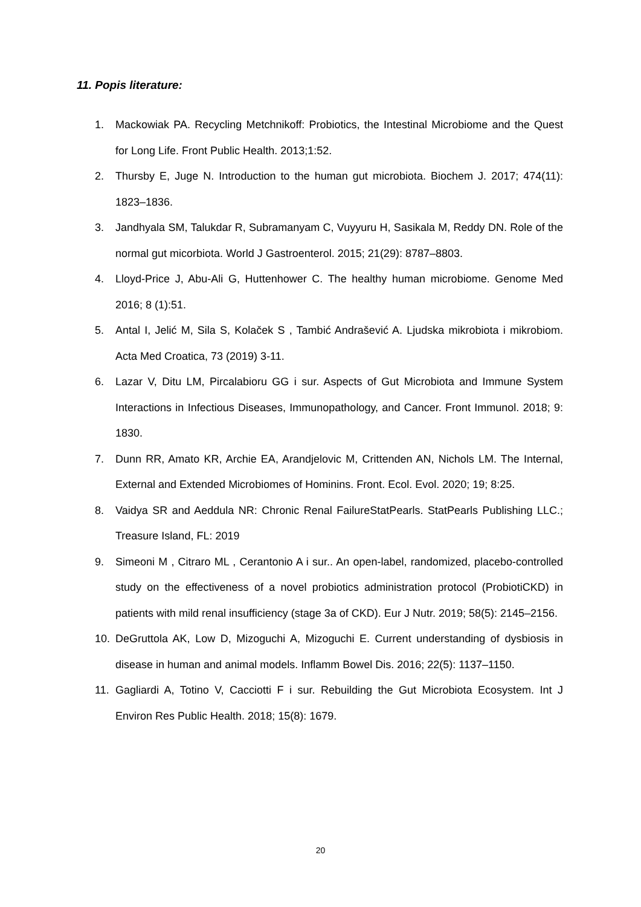11. Popis literature:
1. Mackowiak PA. Recycling Metchnikoff: Probiotics, the Intestinal Microbiome and the Quest for Long Life. Front Public Health. 2013;1:52.
2. Thursby E, Juge N. Introduction to the human gut microbiota. Biochem J. 2017; 474(11): 1823–1836.
3. Jandhyala SM, Talukdar R, Subramanyam C, Vuyyuru H, Sasikala M, Reddy DN. Role of the normal gut micorbiota. World J Gastroenterol. 2015; 21(29): 8787–8803.
4. Lloyd-Price J, Abu-Ali G, Huttenhower C. The healthy human microbiome. Genome Med 2016; 8 (1):51.
5. Antal I, Jelić M, Sila S, Kolaček S , Tambić Andrašević A. Ljudska mikrobiota i mikrobiom. Acta Med Croatica, 73 (2019) 3-11.
6. Lazar V, Ditu LM, Pircalabioru GG i sur. Aspects of Gut Microbiota and Immune System Interactions in Infectious Diseases, Immunopathology, and Cancer. Front Immunol. 2018; 9: 1830.
7. Dunn RR, Amato KR, Archie EA, Arandjelovic M, Crittenden AN, Nichols LM. The Internal, External and Extended Microbiomes of Hominins. Front. Ecol. Evol. 2020; 19; 8:25.
8. Vaidya SR and Aeddula NR: Chronic Renal FailureStatPearls. StatPearls Publishing LLC.; Treasure Island, FL: 2019
9. Simeoni M , Citraro ML , Cerantonio A i sur.. An open-label, randomized, placebo-controlled study on the effectiveness of a novel probiotics administration protocol (ProbiotiCKD) in patients with mild renal insufficiency (stage 3a of CKD). Eur J Nutr. 2019; 58(5): 2145–2156.
10. DeGruttola AK, Low D, Mizoguchi A, Mizoguchi E. Current understanding of dysbiosis in disease in human and animal models. Inflamm Bowel Dis. 2016; 22(5): 1137–1150.
11. Gagliardi A, Totino V, Cacciotti F i sur. Rebuilding the Gut Microbiota Ecosystem. Int J Environ Res Public Health. 2018; 15(8): 1679.
20